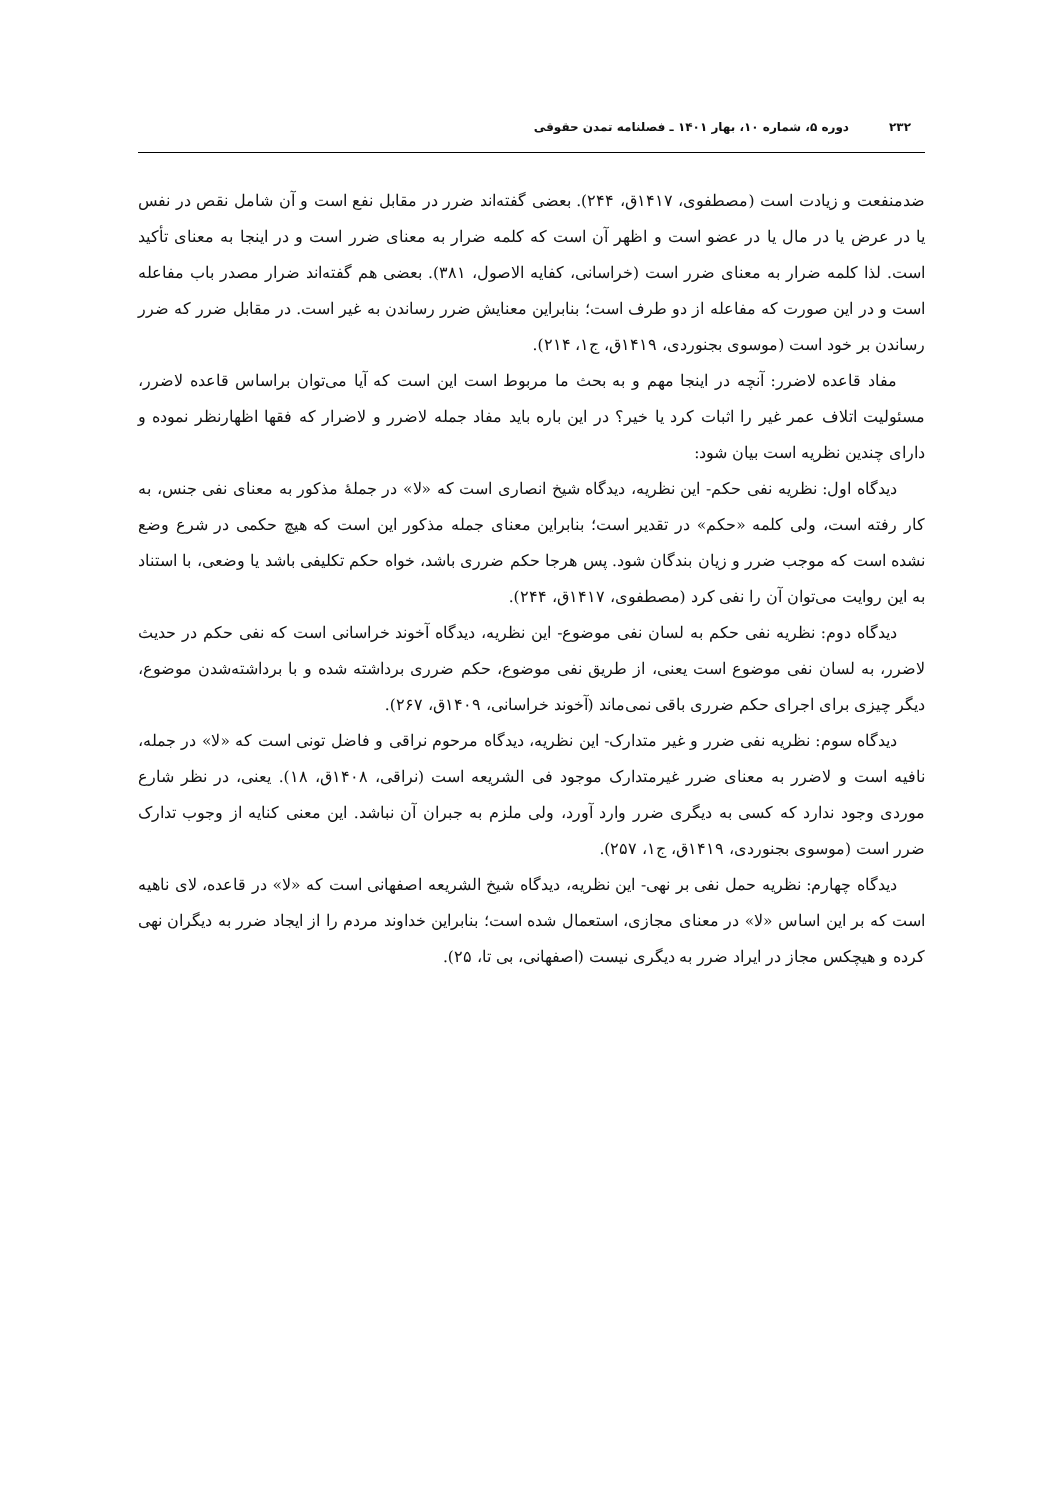۲۳۲ دوره ۵، شماره ۱۰، بهار ۱۴۰۱ ـ فصلنامه تمدن حقوقی
ضدمنفعت و زیادت است (مصطفوی، ۱۴۱۷ق، ۲۴۴). بعضی گفته‌اند ضرر در مقابل نفع است و آن شامل نقص در نفس یا در عرض یا در مال یا در عضو است و اظهر آن است که کلمه ضرار به معنای ضرر است و در اینجا به معنای تأکید است. لذا کلمه ضرار به معنای ضرر است (خراسانی، کفایه الاصول، ۳۸۱). بعضی هم گفته‌اند ضرار مصدر باب مفاعله است و در این صورت که مفاعله از دو طرف است؛ بنابراین معنایش ضرر رساندن به غیر است. در مقابل ضرر که ضرر رساندن بر خود است (موسوی بجنوردی، ۱۴۱۹ق، ج۱، ۲۱۴).
مفاد قاعده لاضرر: آنچه در اینجا مهم و به بحث ما مربوط است این است که آیا می‌توان براساس قاعده لاضرر، مسئولیت اتلاف عمر غیر را اثبات کرد یا خیر؟ در این باره باید مفاد جمله لاضرر و لاضرار که فقها اظهارنظر نموده و دارای چندین نظریه است بیان شود:
دیدگاه اول: نظریه نفی حکم- این نظریه، دیدگاه شیخ انصاری است که «لا» در جملهٔ مذکور به معنای نفی جنس، به کار رفته است، ولی کلمه «حکم» در تقدیر است؛ بنابراین معنای جمله مذکور این است که هیچ حکمی در شرع وضع نشده است که موجب ضرر و زیان بندگان شود. پس هرجا حکم ضرری باشد، خواه حکم تکلیفی باشد یا وضعی، با استناد به این روایت می‌توان آن را نفی کرد (مصطفوی، ۱۴۱۷ق، ۲۴۴).
دیدگاه دوم: نظریه نفی حکم به لسان نفی موضوع- این نظریه، دیدگاه آخوند خراسانی است که نفی حکم در حدیث لاضرر، به لسان نفی موضوع است یعنی، از طریق نفی موضوع، حکم ضرری برداشته شده و با برداشته‌شدن موضوع، دیگر چیزی برای اجرای حکم ضرری باقی نمی‌ماند (آخوند خراسانی، ۱۴۰۹ق، ۲۶۷).
دیدگاه سوم: نظریه نفی ضرر و غیر متدارک- این نظریه، دیدگاه مرحوم نراقی و فاضل تونی است که «لا» در جمله، نافیه است و لاضرر به معنای ضرر غیرمتدارک موجود فی الشریعه است (نراقی، ۱۴۰۸ق، ۱۸). یعنی، در نظر شارع موردی وجود ندارد که کسی به دیگری ضرر وارد آورد، ولی ملزم به جبران آن نباشد. این معنی کنایه از وجوب تدارک ضرر است (موسوی بجنوردی، ۱۴۱۹ق، ج۱، ۲۵۷).
دیدگاه چهارم: نظریه حمل نفی بر نهی- این نظریه، دیدگاه شیخ الشریعه اصفهانی است که «لا» در قاعده، لای ناهیه است که بر این اساس «لا» در معنای مجازی، استعمال شده است؛ بنابراین خداوند مردم را از ایجاد ضرر به دیگران نهی کرده و هیچکس مجاز در ایراد ضرر به دیگری نیست (اصفهانی، بی تا، ۲۵).